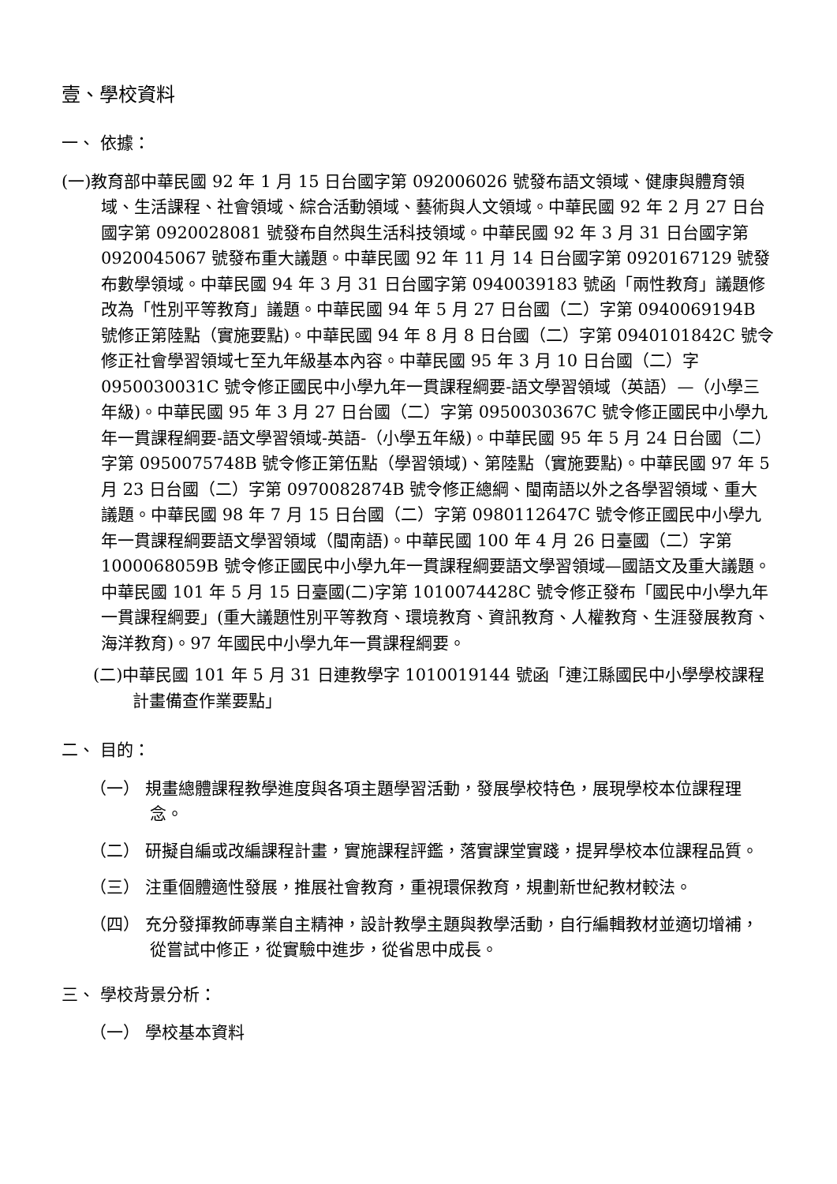壹、學校資料
一、 依據：
(一)教育部中華民國 92 年 1 月 15 日台國字第 092006026 號發布語文領域、健康與體育領域、生活課程、社會領域、綜合活動領域、藝術與人文領域。中華民國 92 年 2 月 27 日台國字第 0920028081 號發布自然與生活科技領域。中華民國 92 年 3 月 31 日台國字第 0920045067 號發布重大議題。中華民國 92 年 11 月 14 日台國字第 0920167129 號發布數學領域。中華民國 94 年 3 月 31 日台國字第 0940039183 號函「兩性教育」議題修改為「性別平等教育」議題。中華民國 94 年 5 月 27 日台國（二）字第 0940069194B 號修正第陸點（實施要點)。中華民國 94 年 8 月 8 日台國（二）字第 0940101842C 號令修正社會學習領域七至九年級基本內容。中華民國 95 年 3 月 10 日台國（二）字 0950030031C 號令修正國民中小學九年一貫課程綱要-語文學習領域（英語）—（小學三年級)。中華民國 95 年 3 月 27 日台國（二）字第 0950030367C 號令修正國民中小學九年一貫課程綱要-語文學習領域-英語-（小學五年級)。中華民國 95 年 5 月 24 日台國（二）字第 0950075748B 號令修正第伍點（學習領域)、第陸點（實施要點)。中華民國 97 年 5 月 23 日台國（二）字第 0970082874B 號令修正總綱、閩南語以外之各學習領域、重大議題。中華民國 98 年 7 月 15 日台國（二）字第 0980112647C 號令修正國民中小學九年一貫課程綱要語文學習領域（閩南語)。中華民國 100 年 4 月 26 日臺國（二）字第 1000068059B 號令修正國民中小學九年一貫課程綱要語文學習領域—國語文及重大議題。中華民國 101 年 5 月 15 日臺國(二)字第 1010074428C 號令修正發布「國民中小學九年一貫課程綱要」(重大議題性別平等教育、環境教育、資訊教育、人權教育、生涯發展教育、海洋教育)。97 年國民中小學九年一貫課程綱要。
(二)中華民國 101 年 5 月 31 日連教學字 1010019144 號函「連江縣國民中小學學校課程計畫備查作業要點」
二、 目的：
（一） 規畫總體課程教學進度與各項主題學習活動，發展學校特色，展現學校本位課程理念。
（二） 研擬自編或改編課程計畫，實施課程評鑑，落實課堂實踐，提昇學校本位課程品質。
（三） 注重個體適性發展，推展社會教育，重視環保教育，規劃新世紀教材較法。
（四） 充分發揮教師專業自主精神，設計教學主題與教學活動，自行編輯教材並適切增補，從嘗試中修正，從實驗中進步，從省思中成長。
三、 學校背景分析：
（一） 學校基本資料